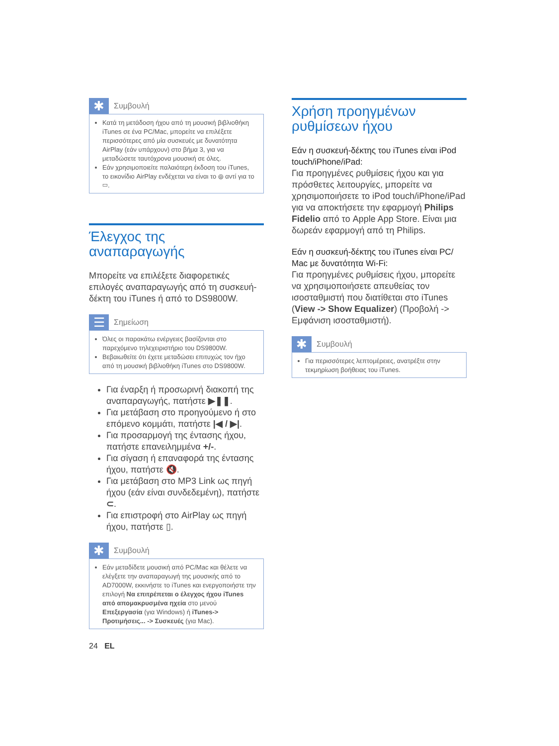✱
Συμβουλή
Κατά τη μετάδοση ήχου από τη μουσική βιβλιοθήκη iTunes σε ένα PC/Mac, μπορείτε να επιλέξετε περισσότερες από μία συσκευές με δυνατότητα AirPlay (εάν υπάρχουν) στο βήμα 3, για να μεταδώσετε ταυτόχρονα μουσική σε όλες.
Εάν χρησιμοποιείτε παλαιότερη έκδοση του iTunes, το εικονίδιο AirPlay ενδέχεται να είναι το ⦾ αντί για το ▭.
Έλεγχος της αναπαραγωγής
Μπορείτε να επιλέξετε διαφορετικές επιλογές αναπαραγωγής από τη συσκευή-δέκτη του iTunes ή από το DS9800W.
☰
Σημείωση
Όλες οι παρακάτω ενέργειες βασίζονται στο παρεχόμενο τηλεχειριστήριο του DS9800W.
Βεβαιωθείτε ότι έχετε μεταδώσει επιτυχώς τον ήχο από τη μουσική βιβλιοθήκη iTunes στο DS9800W.
Για έναρξη ή προσωρινή διακοπή της αναπαραγωγής, πατήστε ▶❚❚.
Για μετάβαση στο προηγούμενο ή στο επόμενο κομμάτι, πατήστε |◀ / ▶|.
Για προσαρμογή της έντασης ήχου, πατήστε επανειλημμένα +/-.
Για σίγαση ή επαναφορά της έντασης ήχου, πατήστε 🔇.
Για μετάβαση στο MP3 Link ως πηγή ήχου (εάν είναι συνδεδεμένη), πατήστε ⊂.
Για επιστροφή στο AirPlay ως πηγή ήχου, πατήστε ▯.
✱
Συμβουλή
Εάν μεταδίδετε μουσική από PC/Mac και θέλετε να ελέγξετε την αναπαραγωγή της μουσικής από το AD7000W, εκκινήστε το iTunes και ενεργοποιήστε την επιλογή Να επιτρέπεται ο έλεγχος ήχου iTunes από απομακρυσμένα ηχεία στο μενού Επεξεργασία (για Windows) ή iTunes-> Προτιμήσεις... -> Συσκευές (για Mac).
Χρήση προηγμένων ρυθμίσεων ήχου
Εάν η συσκευή-δέκτης του iTunes είναι iPod touch/iPhone/iPad:
Για προηγμένες ρυθμίσεις ήχου και για πρόσθετες λειτουργίες, μπορείτε να χρησιμοποιήσετε το iPod touch/iPhone/iPad για να αποκτήσετε την εφαρμογή Philips Fidelio από το Apple App Store. Είναι μια δωρεάν εφαρμογή από τη Philips.
Εάν η συσκευή-δέκτης του iTunes είναι PC/ Mac με δυνατότητα Wi-Fi:
Για προηγμένες ρυθμίσεις ήχου, μπορείτε να χρησιμοποιήσετε απευθείας τον ισοσταθμιστή που διατίθεται στο iTunes (View -> Show Equalizer) (Προβολή -> Εμφάνιση ισοσταθμιστή).
✱
Συμβουλή
Για περισσότερες λεπτομέρειες, ανατρέξτε στην τεκμηρίωση βοήθειας του iTunes.
24 EL